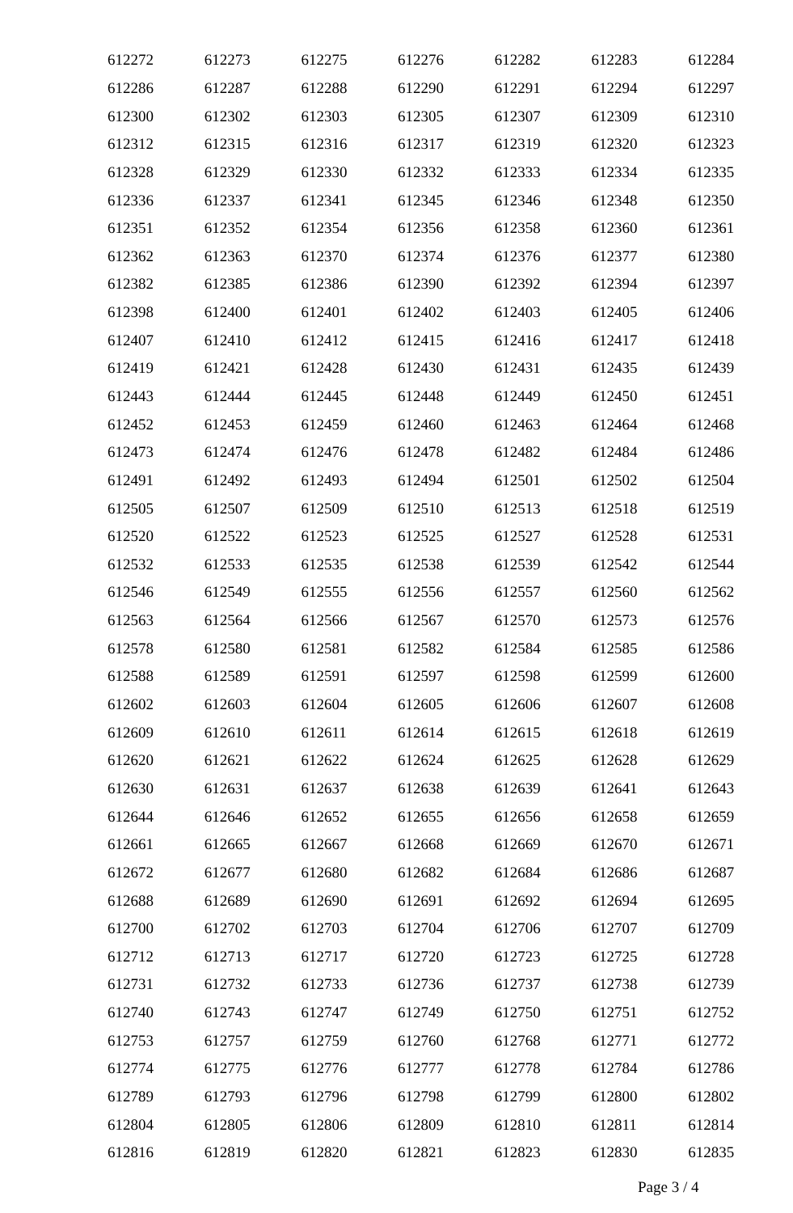| 612272 | 612273 | 612275 | 612276 | 612282 | 612283 | 612284 |
| 612286 | 612287 | 612288 | 612290 | 612291 | 612294 | 612297 |
| 612300 | 612302 | 612303 | 612305 | 612307 | 612309 | 612310 |
| 612312 | 612315 | 612316 | 612317 | 612319 | 612320 | 612323 |
| 612328 | 612329 | 612330 | 612332 | 612333 | 612334 | 612335 |
| 612336 | 612337 | 612341 | 612345 | 612346 | 612348 | 612350 |
| 612351 | 612352 | 612354 | 612356 | 612358 | 612360 | 612361 |
| 612362 | 612363 | 612370 | 612374 | 612376 | 612377 | 612380 |
| 612382 | 612385 | 612386 | 612390 | 612392 | 612394 | 612397 |
| 612398 | 612400 | 612401 | 612402 | 612403 | 612405 | 612406 |
| 612407 | 612410 | 612412 | 612415 | 612416 | 612417 | 612418 |
| 612419 | 612421 | 612428 | 612430 | 612431 | 612435 | 612439 |
| 612443 | 612444 | 612445 | 612448 | 612449 | 612450 | 612451 |
| 612452 | 612453 | 612459 | 612460 | 612463 | 612464 | 612468 |
| 612473 | 612474 | 612476 | 612478 | 612482 | 612484 | 612486 |
| 612491 | 612492 | 612493 | 612494 | 612501 | 612502 | 612504 |
| 612505 | 612507 | 612509 | 612510 | 612513 | 612518 | 612519 |
| 612520 | 612522 | 612523 | 612525 | 612527 | 612528 | 612531 |
| 612532 | 612533 | 612535 | 612538 | 612539 | 612542 | 612544 |
| 612546 | 612549 | 612555 | 612556 | 612557 | 612560 | 612562 |
| 612563 | 612564 | 612566 | 612567 | 612570 | 612573 | 612576 |
| 612578 | 612580 | 612581 | 612582 | 612584 | 612585 | 612586 |
| 612588 | 612589 | 612591 | 612597 | 612598 | 612599 | 612600 |
| 612602 | 612603 | 612604 | 612605 | 612606 | 612607 | 612608 |
| 612609 | 612610 | 612611 | 612614 | 612615 | 612618 | 612619 |
| 612620 | 612621 | 612622 | 612624 | 612625 | 612628 | 612629 |
| 612630 | 612631 | 612637 | 612638 | 612639 | 612641 | 612643 |
| 612644 | 612646 | 612652 | 612655 | 612656 | 612658 | 612659 |
| 612661 | 612665 | 612667 | 612668 | 612669 | 612670 | 612671 |
| 612672 | 612677 | 612680 | 612682 | 612684 | 612686 | 612687 |
| 612688 | 612689 | 612690 | 612691 | 612692 | 612694 | 612695 |
| 612700 | 612702 | 612703 | 612704 | 612706 | 612707 | 612709 |
| 612712 | 612713 | 612717 | 612720 | 612723 | 612725 | 612728 |
| 612731 | 612732 | 612733 | 612736 | 612737 | 612738 | 612739 |
| 612740 | 612743 | 612747 | 612749 | 612750 | 612751 | 612752 |
| 612753 | 612757 | 612759 | 612760 | 612768 | 612771 | 612772 |
| 612774 | 612775 | 612776 | 612777 | 612778 | 612784 | 612786 |
| 612789 | 612793 | 612796 | 612798 | 612799 | 612800 | 612802 |
| 612804 | 612805 | 612806 | 612809 | 612810 | 612811 | 612814 |
| 612816 | 612819 | 612820 | 612821 | 612823 | 612830 | 612835 |
Page 3 / 4